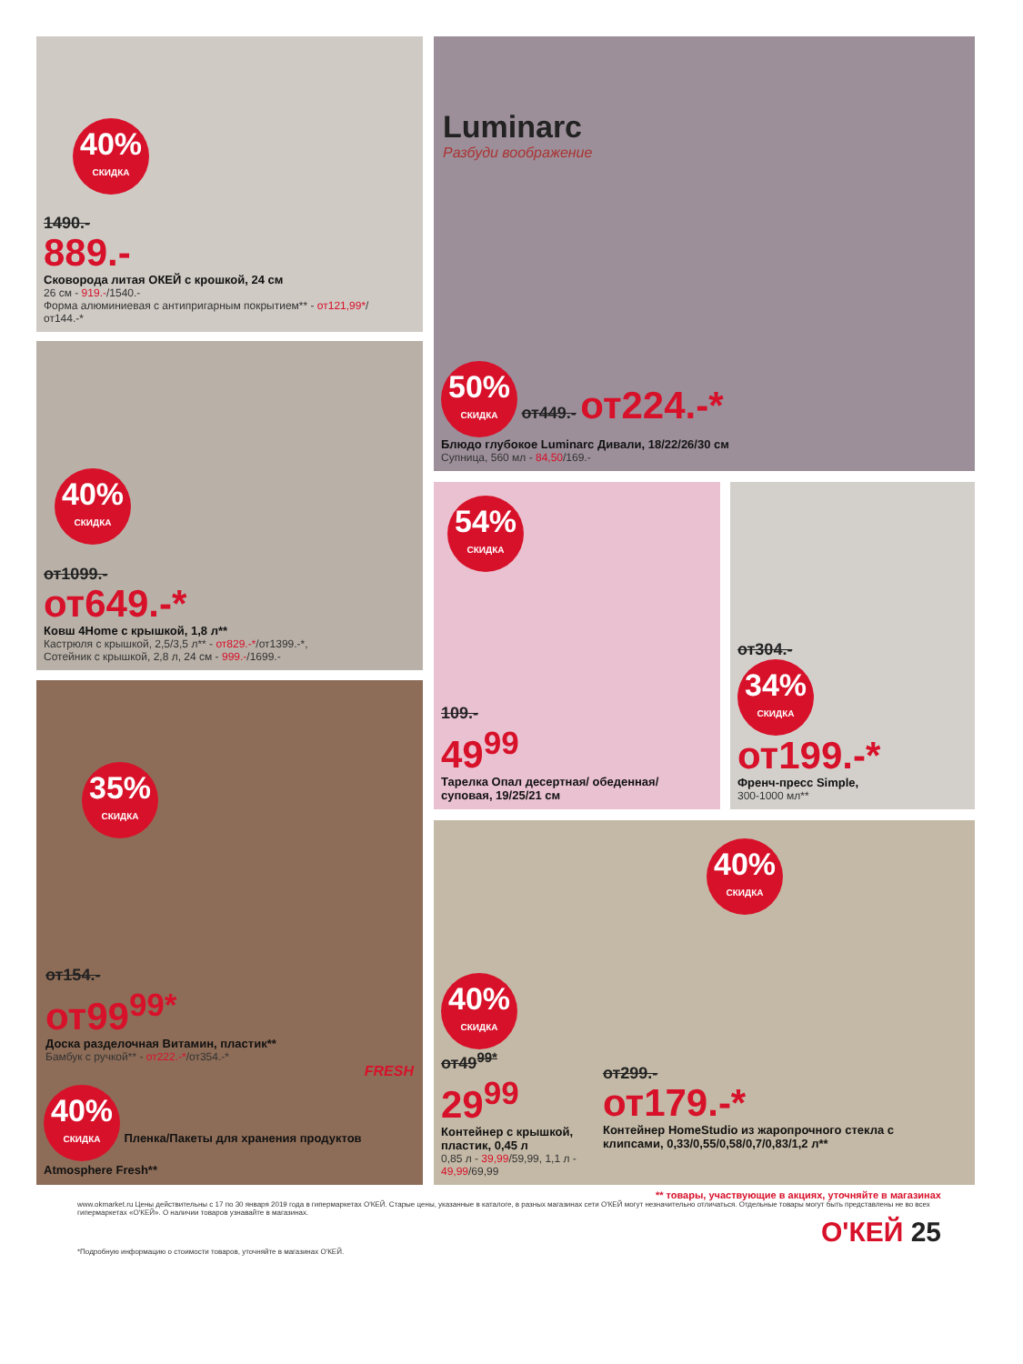40% СКИДКА
1490.-
889.-
Сковорода литая ОКЕЙ с крошкой, 24 см
26 см - 919.-/1540.-
Форма алюминиевая с антипригарным покрытием** - от121,99*/от144.-*
Luminarc
Разбуди воображение
50% СКИДКА от449.- от224.-*
Блюдо глубокое Luminarc Дивали, 18/22/26/30 см
Супница, 560 мл - 84,50/169.-
40% СКИДКА
от1099.-
от649.-*
Ковш 4Home с крышкой, 1,8 л**
Кастрюля с крышкой, 2,5/3,5 л** - от829.-*/от1399.-*,
Сотейник с крышкой, 2,8 л, 24 см - 999.-/1699.-
54% СКИДКА
109.-
49<sup>99</sup>
Тарелка Опал десертная/ обеденная/суповая, 19/25/21 см
от304.-
34% СКИДКА от199.-*
Френч-пресс Simple,
300-1000 мл**
35% СКИДКА
от154.-
от99<sup>99*</sup>
Доска разделочная Витамин, пластик**
Бамбук с ручкой** - от222.-*/от354.-*
FRESH
40% СКИДКА Пленка/Пакеты для хранения продуктов Atmosphere Fresh**
40% СКИДКА
40% СКИДКА
от49<sup>99*</sup>
29<sup>99</sup>
Контейнер с крышкой, пластик, 0,45 л
0,85 л - 39,99/59,99, 1,1 л - 49,99/69,99
от299.-
от179.-*
Контейнер HomeStudio из жаропрочного стекла с клипсами, 0,33/0,55/0,58/0,7/0,83/1,2 л**
** товары, участвующие в акциях, уточняйте в магазинах
www.okmarket.ru Цены действительны с 17 по 30 января 2019 года в гипермаркетах О'КЕЙ. Старые цены, указанные в каталоге, в разных магазинах сети О'КЕЙ могут незначительно отличаться. Отдельные товары могут быть представлены не во всех гипермаркетах «О'КЕЙ». О наличии товаров узнавайте в магазинах.
О'КЕЙ 25
*Подробную информацию о стоимости товаров, уточняйте в магазинах О'КЕЙ.